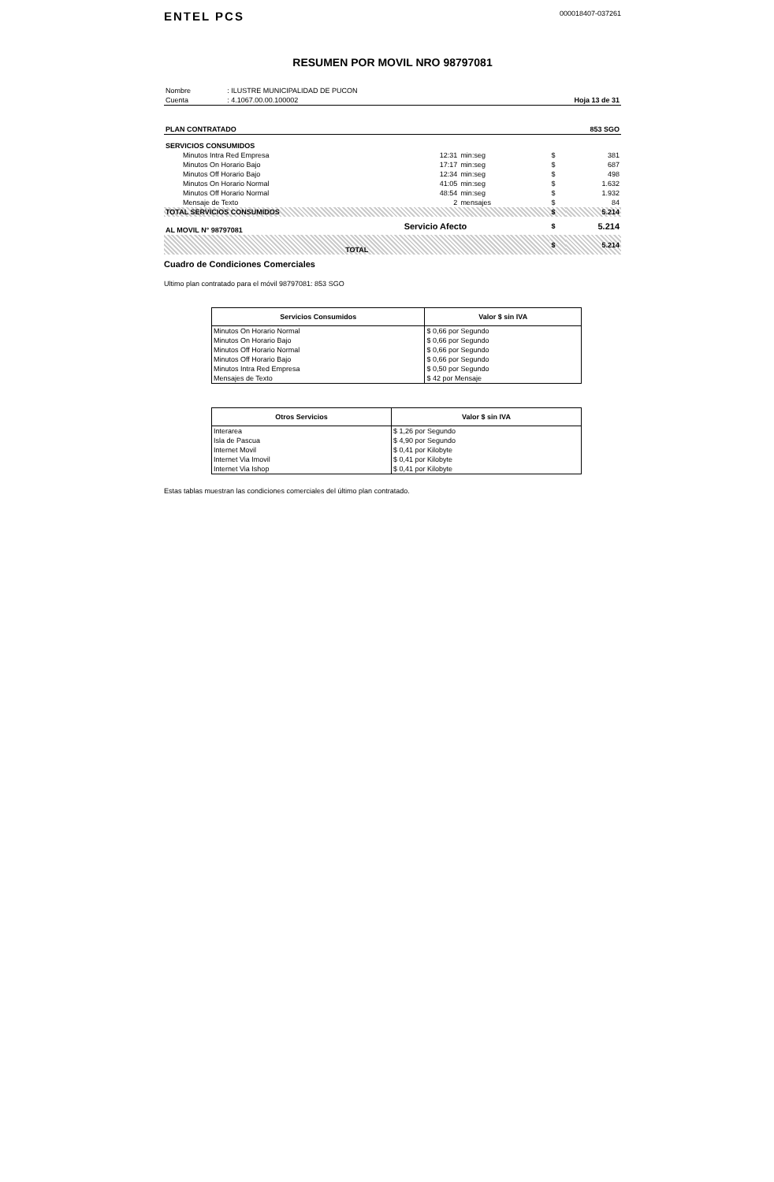ENTEL PCS
000018407-037261
RESUMEN POR MOVIL NRO 98797081
| Nombre | : ILUSTRE MUNICIPALIDAD DE PUCON | |
| Cuenta | : 4.1067.00.00.100002 | Hoja 13 de 31 |
| PLAN CONTRATADO | 853 SGO |
| SERVICIOS CONSUMIDOS | | | | |
| Minutos Intra Red Empresa | 12:31 | min:seg | $ | 381 |
| Minutos On Horario Bajo | 17:17 | min:seg | $ | 687 |
| Minutos Off Horario Bajo | 12:34 | min:seg | $ | 498 |
| Minutos On Horario Normal | 41:05 | min:seg | $ | 1.632 |
| Minutos Off Horario Normal | 48:54 | min:seg | $ | 1.932 |
| Mensaje de Texto | 2 | mensajes | $ | 84 |
| TOTAL SERVICIOS CONSUMIDOS | | | $ | 5.214 |
| AL MOVIL N° 98797081 | Servicio Afecto | | $ | 5.214 |
| TOTAL | | | $ | 5.214 |
Cuadro de Condiciones Comerciales
Ultimo plan contratado para el móvil 98797081: 853 SGO
| Servicios Consumidos | Valor $ sin IVA |
| --- | --- |
| Minutos On Horario Normal | $ 0,66 por Segundo |
| Minutos On Horario Bajo | $ 0,66 por Segundo |
| Minutos Off Horario Normal | $ 0,66 por Segundo |
| Minutos Off Horario Bajo | $ 0,66 por Segundo |
| Minutos Intra Red Empresa | $ 0,50 por Segundo |
| Mensajes de Texto | $ 42 por Mensaje |
| Otros Servicios | Valor $ sin IVA |
| --- | --- |
| Interarea | $ 1,26 por Segundo |
| Isla de Pascua | $ 4,90 por Segundo |
| Internet Movil | $ 0,41 por Kilobyte |
| Internet Via Imovil | $ 0,41 por Kilobyte |
| Internet Via Ishop | $ 0,41 por Kilobyte |
Estas tablas muestran las condiciones comerciales del último plan contratado.